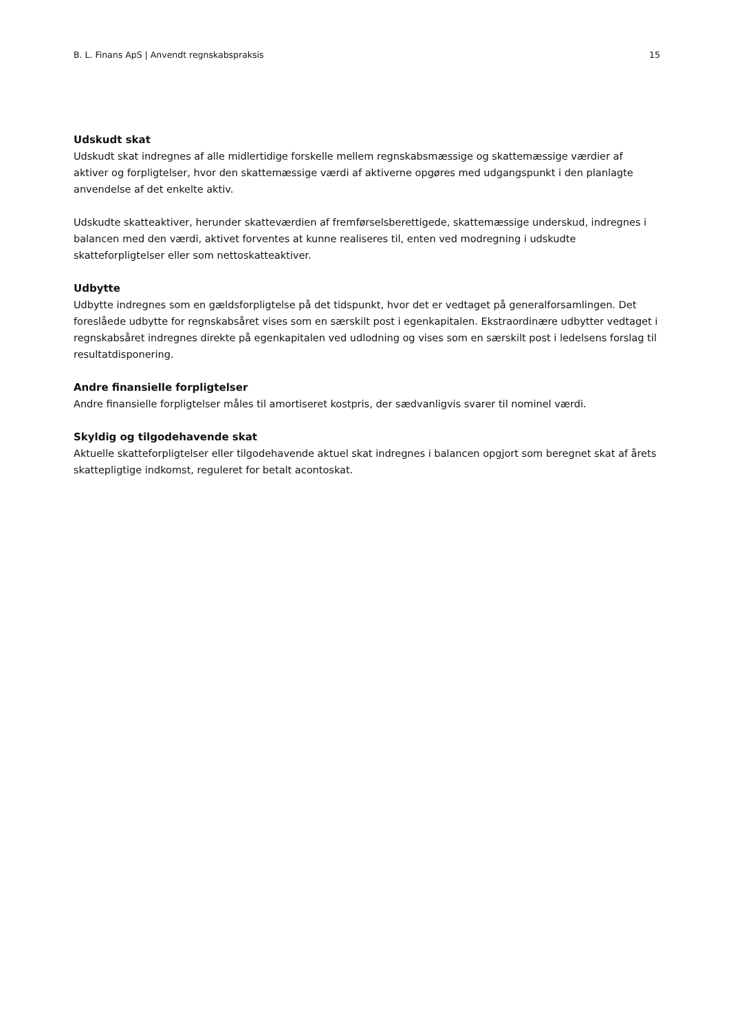B. L. Finans ApS | Anvendt regnskabspraksis 15
Udskudt skat
Udskudt skat indregnes af alle midlertidige forskelle mellem regnskabsmæssige og skattemæssige værdier af aktiver og forpligtelser, hvor den skattemæssige værdi af aktiverne opgøres med udgangspunkt i den planlagte anvendelse af det enkelte aktiv.
Udskudte skatteaktiver, herunder skatteværdien af fremførselsberettigede, skattemæssige underskud, indregnes i balancen med den værdi, aktivet forventes at kunne realiseres til, enten ved modregning i udskudte skatteforpligtelser eller som nettoskatteaktiver.
Udbytte
Udbytte indregnes som en gældsforpligtelse på det tidspunkt, hvor det er vedtaget på generalforsamlingen. Det foreslåede udbytte for regnskabsåret vises som en særskilt post i egenkapitalen. Ekstraordinære udbytter vedtaget i regnskabsåret indregnes direkte på egenkapitalen ved udlodning og vises som en særskilt post i ledelsens forslag til resultatdisponering.
Andre finansielle forpligtelser
Andre finansielle forpligtelser måles til amortiseret kostpris, der sædvanligvis svarer til nominel værdi.
Skyldig og tilgodehavende skat
Aktuelle skatteforpligtelser eller tilgodehavende aktuel skat indregnes i balancen opgjort som beregnet skat af årets skattepligtige indkomst, reguleret for betalt acontoskat.